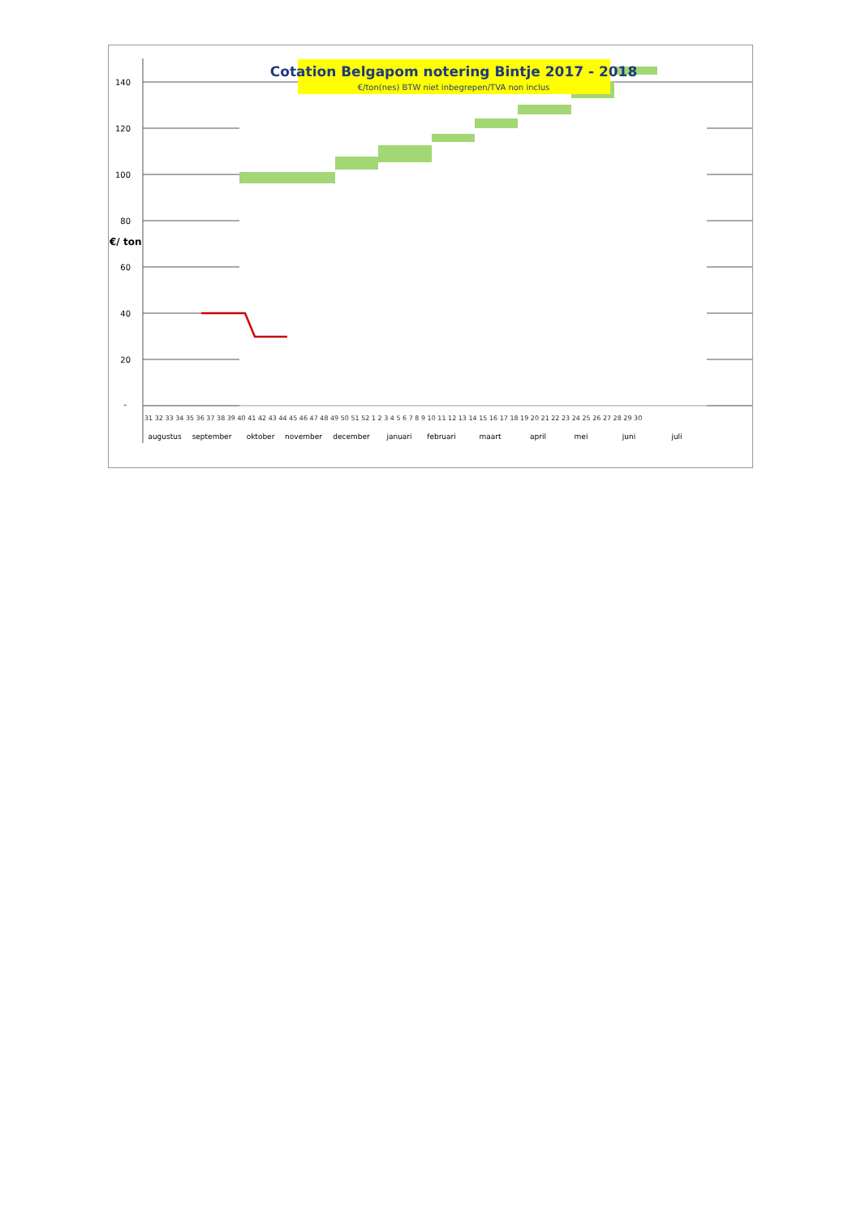Cotation Belgapom notering Bintje 2017 - 2018
€/ton(nes) BTW niet inbegrepen/TVA non inclus
140
120
100
80
60
40
20
-
€/ ton
31 32 33 34 35 36 37 38 39 40 41 42 43 44 45 46 47 48 49 50 51 52 1 2 3 4 5 6 7 8 9 10 11 12 13 14 15 16 17 18 19 20 21 22 23 24 25 26 27 28 29 30
augustus
september
oktober
november
december
januari
februari
maart
april
mei
juni
juli